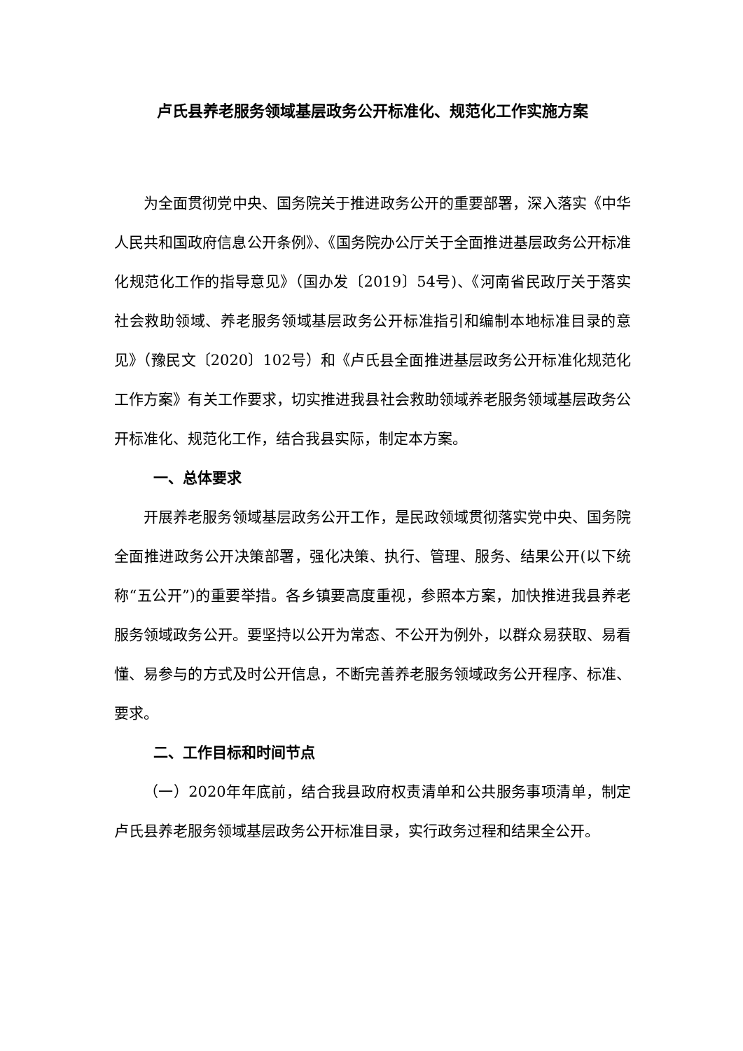卢氏县养老服务领域基层政务公开标准化、规范化工作实施方案
为全面贯彻党中央、国务院关于推进政务公开的重要部署，深入落实《中华人民共和国政府信息公开条例》、《国务院办公厅关于全面推进基层政务公开标准化规范化工作的指导意见》（国办发〔2019〕54号)、《河南省民政厅关于落实社会救助领域、养老服务领域基层政务公开标准指引和编制本地标准目录的意见》（豫民文〔2020〕102号）和《卢氏县全面推进基层政务公开标准化规范化工作方案》有关工作要求，切实推进我县社会救助领域养老服务领域基层政务公开标准化、规范化工作，结合我县实际，制定本方案。
一、总体要求
开展养老服务领域基层政务公开工作，是民政领域贯彻落实党中央、国务院全面推进政务公开决策部署，强化决策、执行、管理、服务、结果公开(以下统称“五公开”)的重要举措。各乡镇要高度重视，参照本方案，加快推进我县养老服务领域政务公开。要坚持以公开为常态、不公开为例外，以群众易获取、易看懂、易参与的方式及时公开信息，不断完善养老服务领域政务公开程序、标准、要求。
二、工作目标和时间节点
（一）2020年年底前，结合我县政府权责清单和公共服务事项清单，制定卢氏县养老服务领域基层政务公开标准目录，实行政务过程和结果全公开。